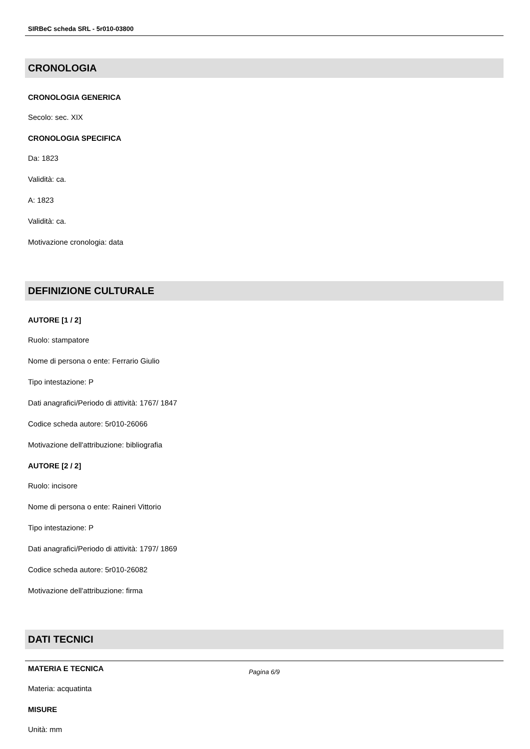SIRBeC scheda SRL - 5r010-03800
CRONOLOGIA
CRONOLOGIA GENERICA
Secolo: sec. XIX
CRONOLOGIA SPECIFICA
Da: 1823
Validità: ca.
A: 1823
Validità: ca.
Motivazione cronologia: data
DEFINIZIONE CULTURALE
AUTORE [1 / 2]
Ruolo: stampatore
Nome di persona o ente: Ferrario Giulio
Tipo intestazione: P
Dati anagrafici/Periodo di attività: 1767/ 1847
Codice scheda autore: 5r010-26066
Motivazione dell'attribuzione: bibliografia
AUTORE [2 / 2]
Ruolo: incisore
Nome di persona o ente: Raineri Vittorio
Tipo intestazione: P
Dati anagrafici/Periodo di attività: 1797/ 1869
Codice scheda autore: 5r010-26082
Motivazione dell'attribuzione: firma
DATI TECNICI
MATERIA E TECNICA
Materia: acquatinta
MISURE
Unità: mm
Pagina 6/9